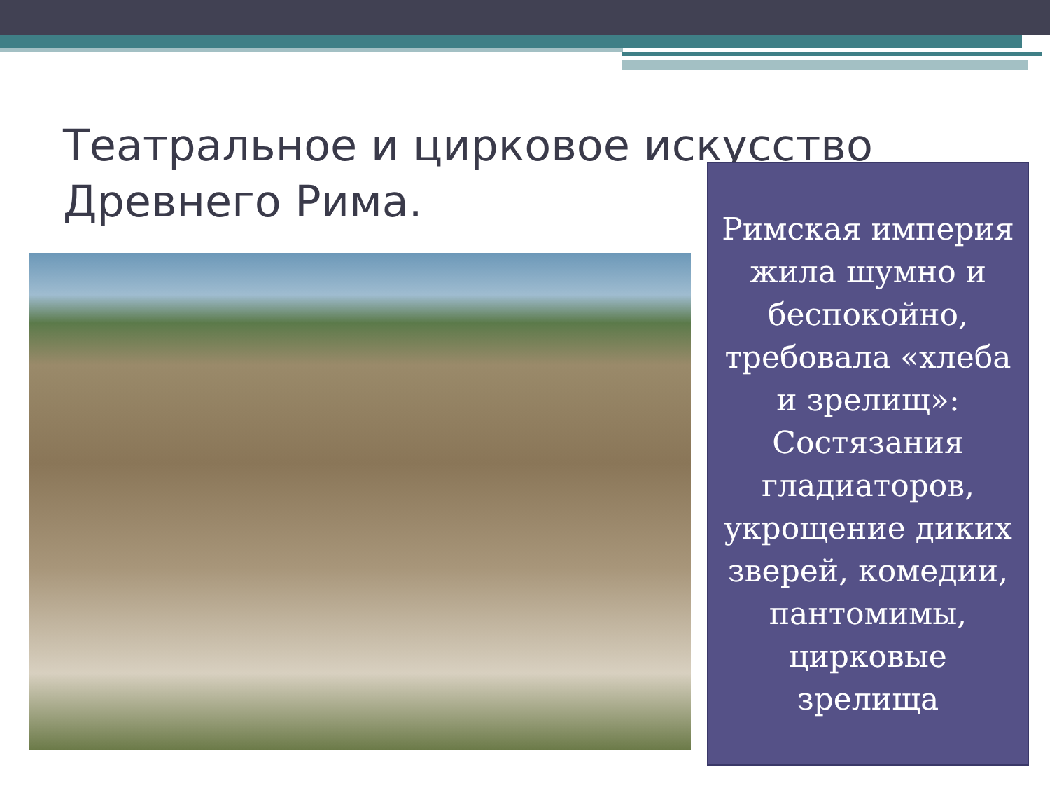Театральное и цирковое искусство
Древнего Рима.
Римская империя жила шумно и беспокойно, требовала «хлеба и зрелищ»: Состязания гладиаторов, укрощение диких зверей, комедии, пантомимы, цирковые зрелища